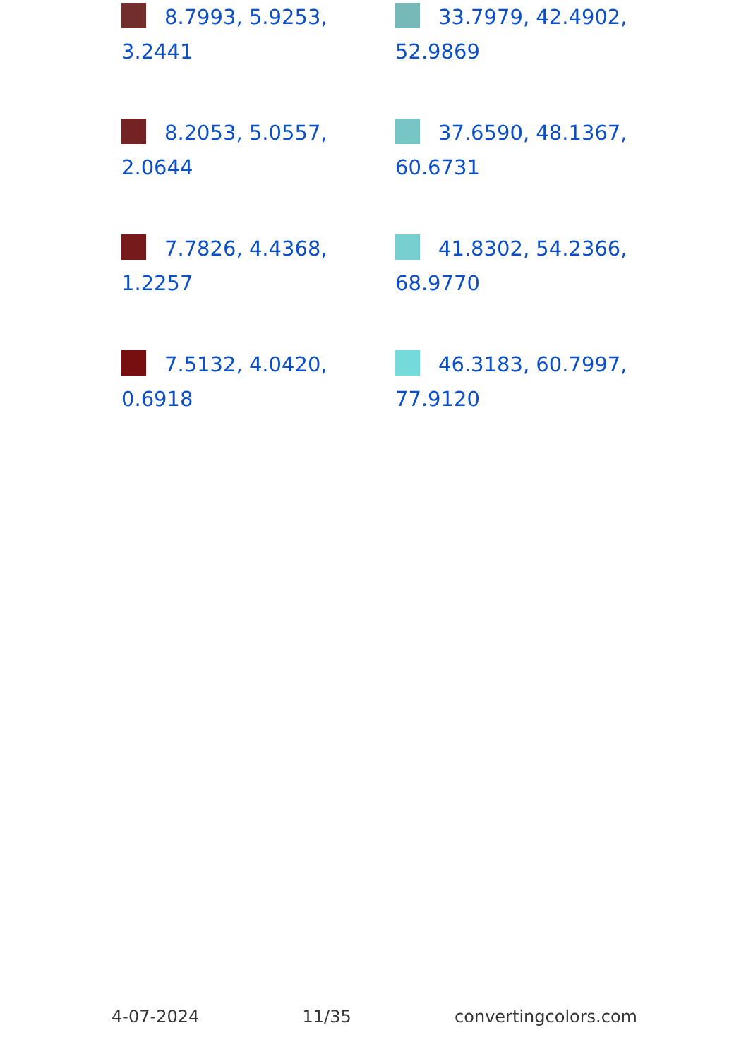8.7993, 5.9253, 3.2441
33.7979, 42.4902, 52.9869
8.2053, 5.0557, 2.0644
37.6590, 48.1367, 60.6731
7.7826, 4.4368, 1.2257
41.8302, 54.2366, 68.9770
7.5132, 4.0420, 0.6918
46.3183, 60.7997, 77.9120
4-07-2024 11/35 convertingcolors.com